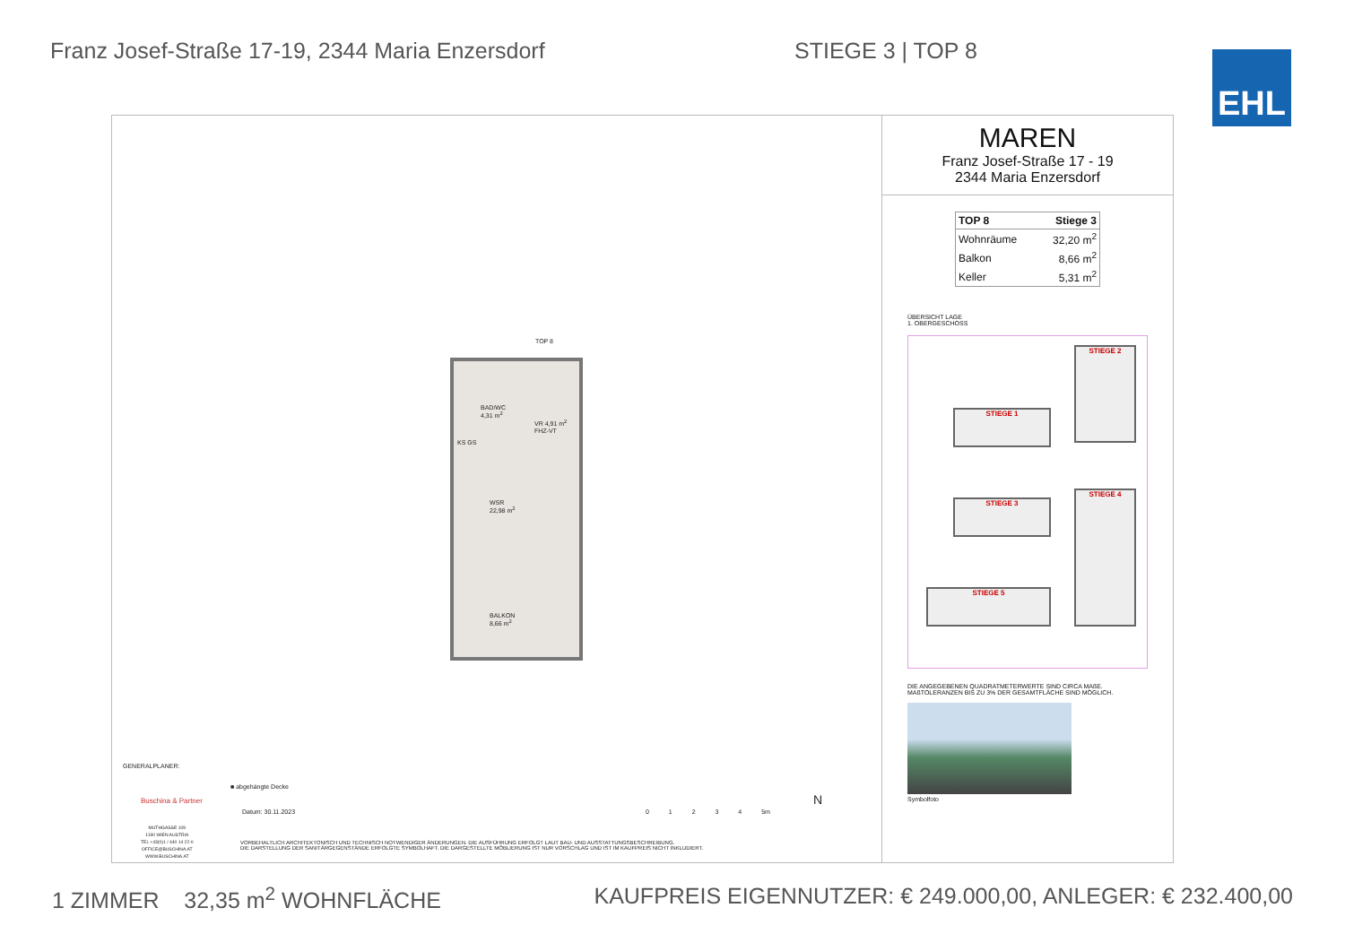Franz Josef-Straße 17-19, 2344 Maria Enzersdorf STIEGE 3 | TOP 8
EHL
TOP 8
BAD/WC
4,31 m<sup>2</sup>
VR 4,91 m<sup>2</sup> FHZ-VT
KS GS
WSR
22,98 m<sup>2</sup>
BALKON
8,66 m<sup>2</sup>
GENERALPLANER:
Buschina & Partner
MUTHGASSE 109
1190 WIEN AUSTRIA
TEL +43(0)1 / 440 14 22-0
OFFICE@BUSCHINA.AT
WWW.BUSCHINA.AT
■ abgehängte Decke
Datum: 30.11.2023 0 1 2 3 4 5m
N
VORBEHALTLICH ARCHITEKTONISCH UND TECHNISCH NOTWENDIGER ÄNDERUNGEN. DIE AUSFÜHRUNG ERFOLGT LAUT BAU- UND AUSSTATTUNGSBESCHREIBUNG.
DIE DARSTELLUNG DER SANITÄRGEGENSTÄNDE ERFOLGTE SYMBOLHAFT. DIE DARGESTELLTE MÖBLIERUNG IST NUR VORSCHLAG UND IST IM KAUFPREIS NICHT INKLUDIERT.
MAREN
Franz Josef-Straße 17 - 19
2344 Maria Enzersdorf
| TOP 8 | Stiege 3 |
| --- | --- |
| Wohnräume | 32,20 m<sup>2</sup> |
| Balkon | 8,66 m<sup>2</sup> |
| Keller | 5,31 m<sup>2</sup> |
ÜBERSICHT LAGE
1. OBERGESCHOSS
STIEGE 1
STIEGE 2
STIEGE 3
STIEGE 4
STIEGE 5
DIE ANGEGEBENEN QUADRATMETERWERTE SIND CIRCA MAßE.
MAßTOLERANZEN BIS ZU 3% DER GESAMTFLÄCHE SIND MÖGLICH.
Symbolfoto
1 ZIMMER 32,35 m<sup>2</sup> WOHNFLÄCHE
KAUFPREIS EIGENNUTZER: € 249.000,00, ANLEGER: € 232.400,00